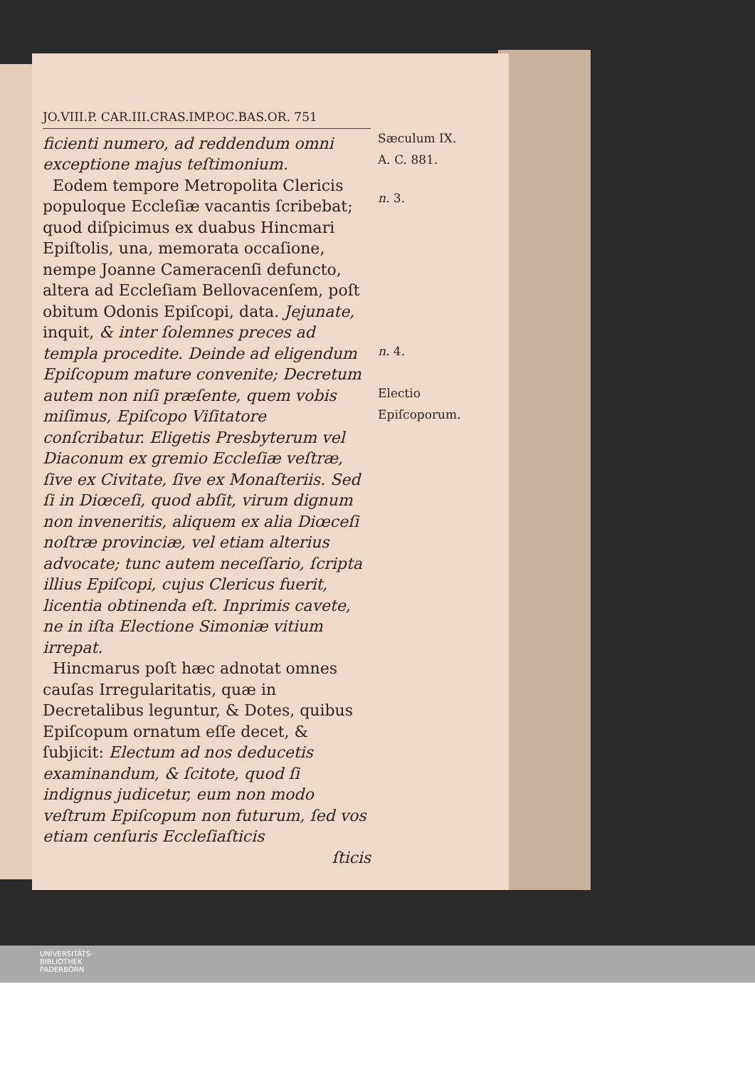JO.VIII.P. CAR.III.CRAS.IMP.OC.BAS.OR. 751
ficienti numero, ad reddendum omni exceptione majus teſtimonium.
Eodem tempore Metropolita Clericis populoque Eccleſiæ vacantis ſcribebat; quod diſpicimus ex duabus Hincmari Epiſtolis, una, memorata occaſione, nempe Joanne Cameracenſi defuncto, altera ad Eccleſiam Bellovacenſem, poſt obitum Odonis Epiſcopi, data. Jejunate, inquit, & inter ſolemnes preces ad templa procedite. Deinde ad eligendum Epiſcopum mature convenite; Decretum autem non niſi præſente, quem vobis miſimus, Epiſcopo Viſitatore conſcribatur. Eligetis Presbyterum vel Diaconum ex gremio Eccleſiæ veſtræ, ſive ex Civitate, ſive ex Monaſteriis. Sed ſi in Diœceſi, quod abſit, virum dignum non inveneritis, aliquem ex alia Diœceſi noſtræ provinciæ, vel etiam alterius advocate; tunc autem neceſſario, ſcripta illius Epiſcopi, cujus Clericus fuerit, licentia obtinenda eſt. Inprimis cavete, ne in iſta Electione Simoniæ vitium irrepat.
Hincmarus poſt hæc adnotat omnes cauſas Irregularitatis, quæ in Decretalibus leguntur, & Dotes, quibus Epiſcopum ornatum eſſe decet, & ſubjicit: Electum ad nos deducetis examinandum, & ſcitote, quod ſi indignus judicetur, eum non modo veſtrum Epiſcopum non futurum, ſed vos etiam cenſuris Eccleſiaſticis
ſticis
Sæculum IX.
A. C. 881.
n. 3.
n. 4.
Electio Epiſcoporum.
UNIVERSITÄTS-
BIBLIOTHEK
PADERBORN